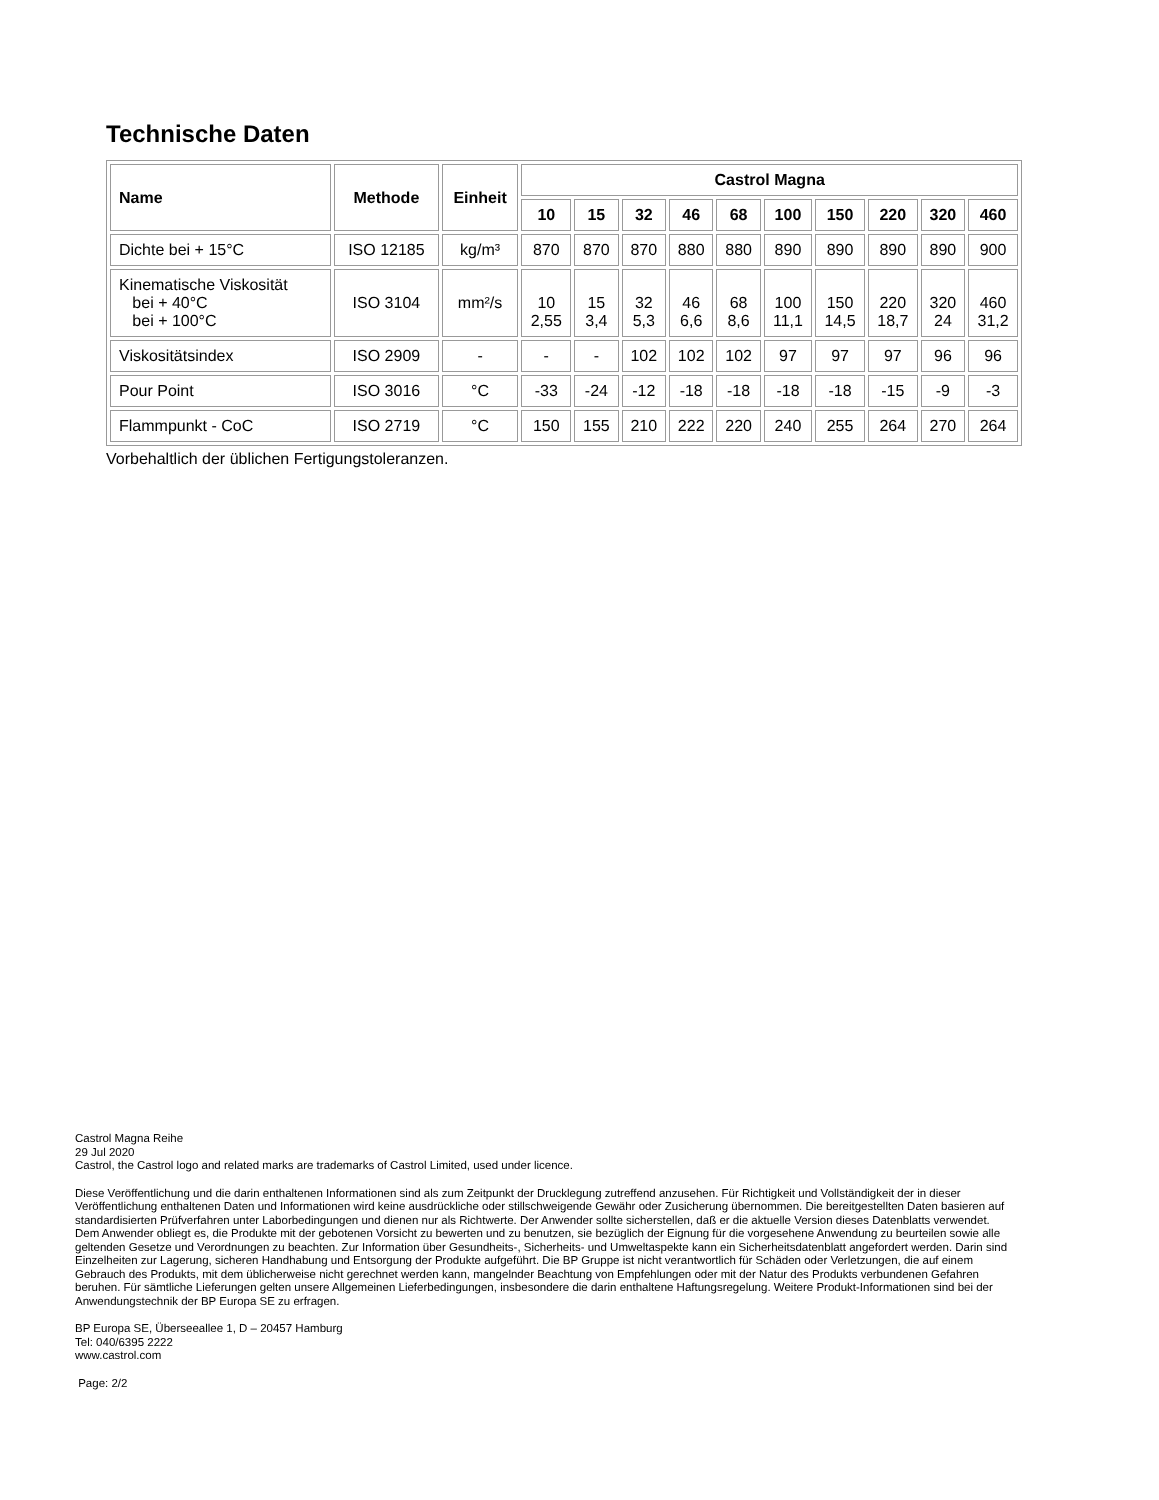Technische Daten
| Name | Methode | Einheit | Castrol Magna | | | | | | | | | |
| --- | --- | --- | --- | --- | --- | --- | --- | --- | --- | --- | --- | --- |
| | | | 10 | 15 | 32 | 46 | 68 | 100 | 150 | 220 | 320 | 460 |
| Dichte bei + 15°C | ISO 12185 | kg/m³ | 870 | 870 | 870 | 880 | 880 | 890 | 890 | 890 | 890 | 900 |
| Kinematische Viskosität bei + 40°C bei + 100°C | ISO 3104 | mm²/s | 10 2,55 | 15 3,4 | 32 5,3 | 46 6,6 | 68 8,6 | 100 11,1 | 150 14,5 | 220 18,7 | 320 24 | 460 31,2 |
| Viskositätsindex | ISO 2909 | - | - | - | 102 | 102 | 102 | 97 | 97 | 97 | 96 | 96 |
| Pour Point | ISO 3016 | °C | -33 | -24 | -12 | -18 | -18 | -18 | -18 | -15 | -9 | -3 |
| Flammpunkt - CoC | ISO 2719 | °C | 150 | 155 | 210 | 222 | 220 | 240 | 255 | 264 | 270 | 264 |
Vorbehaltlich der üblichen Fertigungstoleranzen.
Castrol Magna Reihe
29 Jul 2020
Castrol, the Castrol logo and related marks are trademarks of Castrol Limited, used under licence.
Diese Veröffentlichung und die darin enthaltenen Informationen sind als zum Zeitpunkt der Drucklegung zutreffend anzusehen. Für Richtigkeit und Vollständigkeit der in dieser Veröffentlichung enthaltenen Daten und Informationen wird keine ausdrückliche oder stillschweigende Gewähr oder Zusicherung übernommen. Die bereitgestellten Daten basieren auf standardisierten Prüfverfahren unter Laborbedingungen und dienen nur als Richtwerte. Der Anwender sollte sicherstellen, daß er die aktuelle Version dieses Datenblatts verwendet. Dem Anwender obliegt es, die Produkte mit der gebotenen Vorsicht zu bewerten und zu benutzen, sie bezüglich der Eignung für die vorgesehene Anwendung zu beurteilen sowie alle geltenden Gesetze und Verordnungen zu beachten. Zur Information über Gesundheits-, Sicherheits- und Umweltaspekte kann ein Sicherheitsdatenblatt angefordert werden. Darin sind Einzelheiten zur Lagerung, sicheren Handhabung und Entsorgung der Produkte aufgeführt. Die BP Gruppe ist nicht verantwortlich für Schäden oder Verletzungen, die auf einem Gebrauch des Produkts, mit dem üblicherweise nicht gerechnet werden kann, mangelnder Beachtung von Empfehlungen oder mit der Natur des Produkts verbundenen Gefahren beruhen. Für sämtliche Lieferungen gelten unsere Allgemeinen Lieferbedingungen, insbesondere die darin enthaltene Haftungsregelung. Weitere Produkt-Informationen sind bei der Anwendungstechnik der BP Europa SE zu erfragen.
BP Europa SE, Überseeallee 1, D – 20457 Hamburg
Tel: 040/6395 2222
www.castrol.com
Page: 2/2